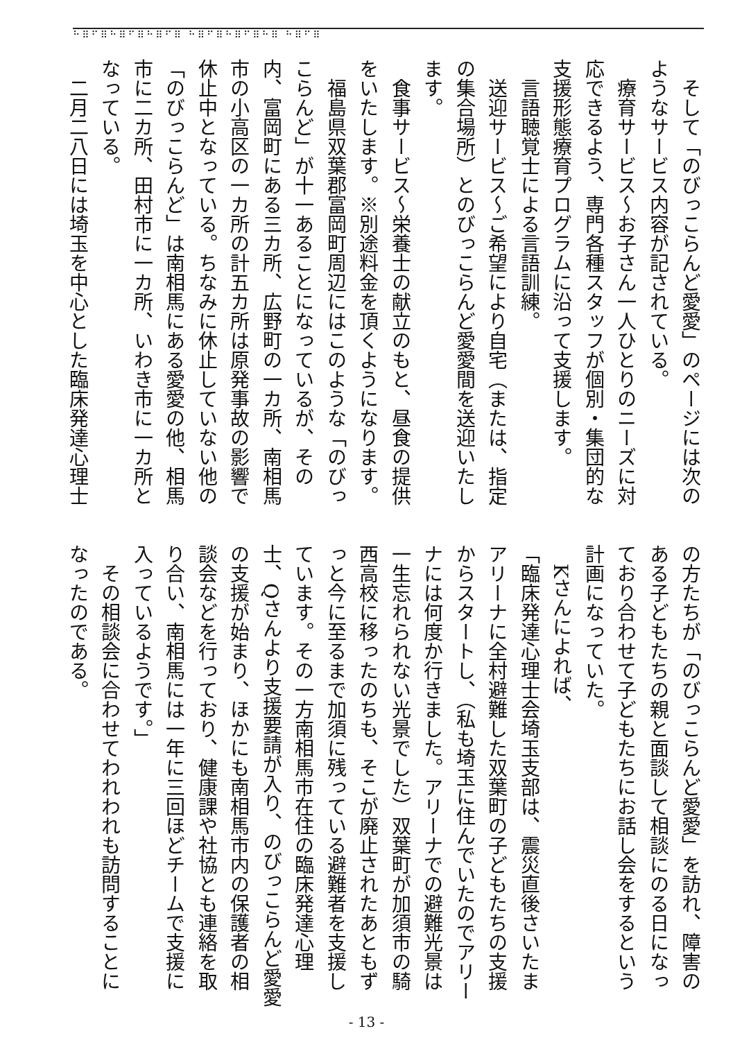⠓⠿⠋⠿⠓⠿⠋⠿⠓⠿⠋⠿ ⠓⠿⠋⠿⠓⠿⠋⠿⠓⠿ ⠓⠿⠋⠿
そして「のびっこらんど愛愛」のページには次のようなサービス内容が記されている。
療育サービス～お子さん一人ひとりのニーズに対応できるよう、専門各種スタッフが個別・集団的な支援形態療育プログラムに沿って支援します。
言語聴覚士による言語訓練。
送迎サービス～ご希望により自宅（または、指定の集合場所）とのびっこらんど愛愛間を送迎いたします。
食事サービス～栄養士の献立のもと、昼食の提供をいたします。※別途料金を頂くようになります。
福島県双葉郡富岡町周辺にはこのような「のびっこらんど」が十一あることになっているが、その内、富岡町にある三カ所、広野町の一カ所、南相馬市の小高区の一カ所の計五カ所は原発事故の影響で休止中となっている。ちなみに休止していない他の「のびっこらんど」は南相馬にある愛愛の他、相馬市に二カ所、田村市に一カ所、いわき市に一カ所となっている。
二月二八日には埼玉を中心とした臨床発達心理士
の方たちが「のびっこらんど愛愛」を訪れ、障害のある子どもたちの親と面談して相談にのる日になっており合わせて子どもたちにお話し会をするという計画になっていた。
Kさんによれば、
「臨床発達心理士会埼玉支部は、震災直後さいたまアリーナに全村避難した双葉町の子どもたちの支援からスタートし、（私も埼玉に住んでいたのでアリーナには何度か行きました。アリーナでの避難光景は一生忘れられない光景でした）双葉町が加須市の騎西高校に移ったのちも、そこが廃止されたあともずっと今に至るまで加須に残っている避難者を支援しています。その一方南相馬市在住の臨床発達心理士、Qさんより支援要請が入り、のびっこらんど愛愛の支援が始まり、ほかにも南相馬市内の保護者の相談会などを行っており、健康課や社協とも連絡を取り合い、南相馬には一年に三回ほどチームで支援に入っているようです。」
その相談会に合わせてわれわれも訪問することになったのである。
- 13 -